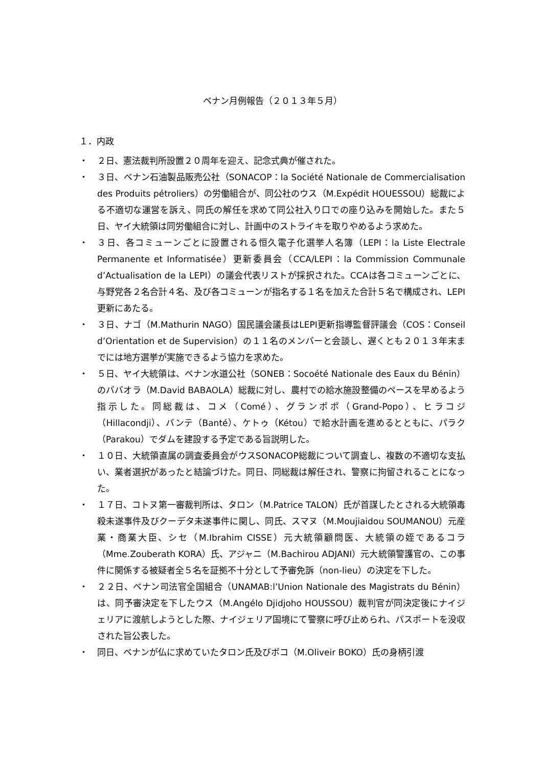ベナン月例報告（２０１３年５月）
１．内政
・ ２日、憲法裁判所設置２０周年を迎え、記念式典が催された。
・ ３日、ベナン石油製品販売公社（SONACOP：la Société Nationale de Commercialisation des Produits pétroliers）の労働組合が、同公社のウス（M.Expédit HOUESSOU）総裁による不適切な運営を訴え、同氏の解任を求めて同公社入り口での座り込みを開始した。また５日、ヤイ大統領は同労働組合に対し、計画中のストライキを取りやめるよう求めた。
・ ３日、各コミューンごとに設置される恒久電子化選挙人名簿（LEPI：la Liste Electrale Permanente et Informatisée）更新委員会（CCA/LEPI：la Commission Communale d’Actualisation de la LEPI）の議会代表リストが採択された。CCAは各コミューンごとに、与野党各２名合計４名、及び各コミューンが指名する１名を加えた合計５名で構成され、LEPI更新にあたる。
・ ３日、ナゴ（M.Mathurin NAGO）国民議会議長はLEPI更新指導監督評議会（COS：Conseil d’Orientation et de Supervision）の１１名のメンバーと会談し、遅くとも２０１３年末までには地方選挙が実施できるよう協力を求めた。
・ ５日、ヤイ大統領は、ベナン水道公社（SONEB：Socoété Nationale des Eaux du Bénin）のババオラ（M.David BABAOLA）総裁に対し、農村での給水施設整備のペースを早めるよう指示した。同総裁は、コメ（Comé）、グランポポ（Grand-Popo）、ヒラコジ（Hillacondji）、バンテ（Banté）、ケトゥ（Kétou）で給水計画を進めるとともに、パラク（Parakou）でダムを建設する予定である旨説明した。
・ １０日、大統領直属の調査委員会がウスSONACOP総裁について調査し、複数の不適切な支払い、業者選択があったと結論づけた。同日、同総裁は解任され、警察に拘留されることになった。
・ １７日、コトヌ第一審裁判所は、タロン（M.Patrice TALON）氏が首謀したとされる大統領毒殺未遂事件及びクーデタ未遂事件に関し、同氏、スマヌ（M.Moujiaidou SOUMANOU）元産業・商業大臣、シセ（M.Ibrahim CISSE）元大統領顧問医、大統領の姪であるコラ（Mme.Zouberath KORA）氏、アジャニ（M.Bachirou ADJANI）元大統領警護官の、この事件に関係する被疑者全５名を証拠不十分として予審免訴（non-lieu）の決定を下した。
・ ２２日、ベナン司法官全国組合（UNAMAB:l’Union Nationale des Magistrats du Bénin）は、同予審決定を下したウス（M.Angélo Djidjoho HOUSSOU）裁判官が同決定後にナイジェリアに渡航しようとした際、ナイジェリア国境にて警察に呼び止められ、パスポートを没収された旨公表した。
・ 同日、ベナンが仏に求めていたタロン氏及びボコ（M.Oliveir BOKO）氏の身柄引渡